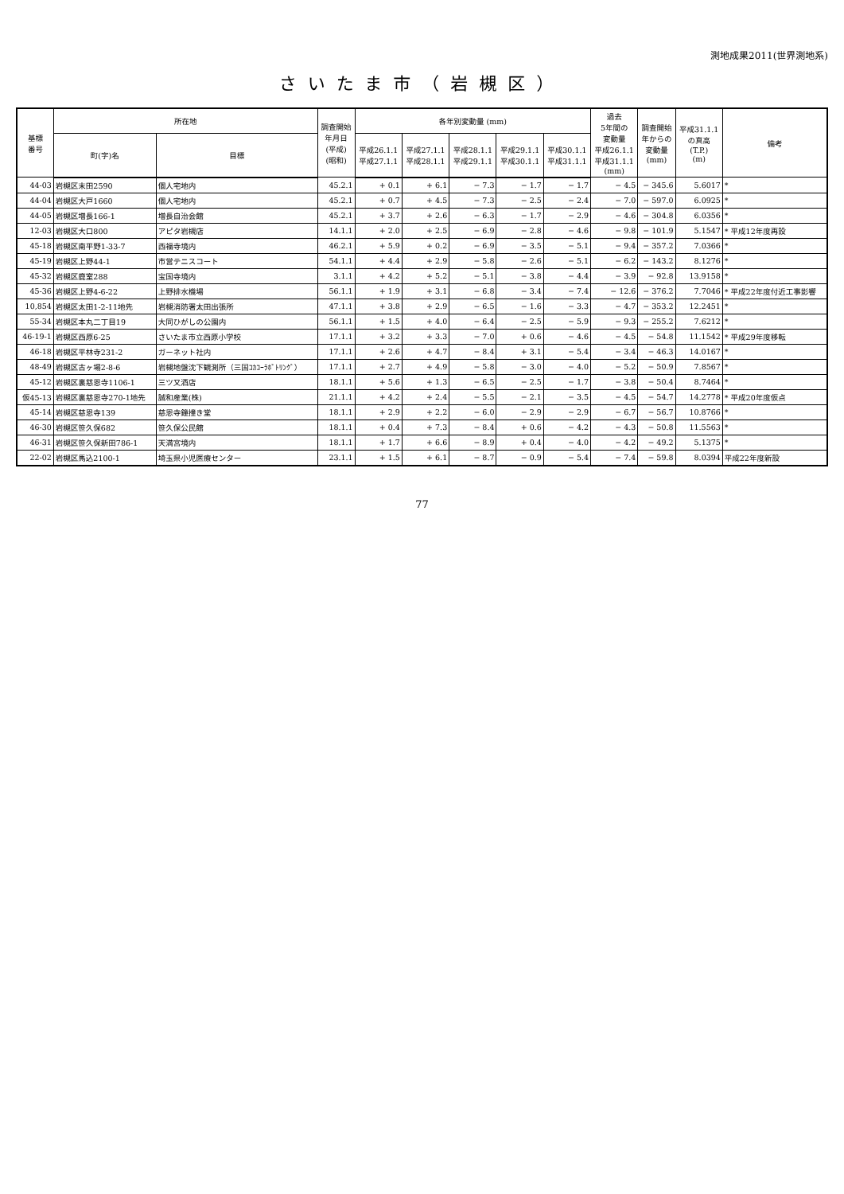測地成果2011(世界測地系)
さいたま市（岩槻区）
| 基標 番号 | 所在地 | | 調査開始 年月日 (平成) (昭和) | 各年別変動量 (mm) | | | | | 過去 5年間の 変動量 平成26.1.1 平成31.1.1 (mm) | 調査開始 年からの 変動量 (mm) | 平成31.1.1 の真高 (T.P.) (m) | 備考 |
| --- | --- | --- | --- | --- | --- | --- | --- | --- | --- | --- | --- | --- |
| | 町(字)名 | 目標 | | 平成26.1.1 平成27.1.1 | 平成27.1.1 平成28.1.1 | 平成28.1.1 平成29.1.1 | 平成29.1.1 平成30.1.1 | 平成30.1.1 平成31.1.1 | | | | |
| 44-03 | 岩槻区末田2590 | 個人宅地内 | 45.2.1 | + 0.1 | + 6.1 | − 7.3 | − 1.7 | − 1.7 | − 4.5 | − 345.6 | 5.6017 | * |
| 44-04 | 岩槻区大戸1660 | 個人宅地内 | 45.2.1 | + 0.7 | + 4.5 | − 7.3 | − 2.5 | − 2.4 | − 7.0 | − 597.0 | 6.0925 | * |
| 44-05 | 岩槻区増長166-1 | 増長自治会館 | 45.2.1 | + 3.7 | + 2.6 | − 6.3 | − 1.7 | − 2.9 | − 4.6 | − 304.8 | 6.0356 | * |
| 12-03 | 岩槻区大口800 | アピタ岩槻店 | 14.1.1 | + 2.0 | + 2.5 | − 6.9 | − 2.8 | − 4.6 | − 9.8 | − 101.9 | 5.1547 | * 平成12年度再設 |
| 45-18 | 岩槻区南平野1-33-7 | 西福寺境内 | 46.2.1 | + 5.9 | + 0.2 | − 6.9 | − 3.5 | − 5.1 | − 9.4 | − 357.2 | 7.0366 | * |
| 45-19 | 岩槻区上野44-1 | 市営テニスコート | 54.1.1 | + 4.4 | + 2.9 | − 5.8 | − 2.6 | − 5.1 | − 6.2 | − 143.2 | 8.1276 | * |
| 45-32 | 岩槻区鹿室288 | 宝国寺境内 | 3.1.1 | + 4.2 | + 5.2 | − 5.1 | − 3.8 | − 4.4 | − 3.9 | − 92.8 | 13.9158 | * |
| 45-36 | 岩槻区上野4-6-22 | 上野排水機場 | 56.1.1 | + 1.9 | + 3.1 | − 6.8 | − 3.4 | − 7.4 | − 12.6 | − 376.2 | 7.7046 | * 平成22年度付近工事影響 |
| 10,854 | 岩槻区太田1-2-11地先 | 岩槻消防署太田出張所 | 47.1.1 | + 3.8 | + 2.9 | − 6.5 | − 1.6 | − 3.3 | − 4.7 | − 353.2 | 12.2451 | * |
| 55-34 | 岩槻区本丸二丁目19 | 大同ひがしの公園内 | 56.1.1 | + 1.5 | + 4.0 | − 6.4 | − 2.5 | − 5.9 | − 9.3 | − 255.2 | 7.6212 | * |
| 46-19-1 | 岩槻区西原6-25 | さいたま市立西原小学校 | 17.1.1 | + 3.2 | + 3.3 | − 7.0 | + 0.6 | − 4.6 | − 4.5 | − 54.8 | 11.1542 | * 平成29年度移転 |
| 46-18 | 岩槻区平林寺231-2 | ガーネット社内 | 17.1.1 | + 2.6 | + 4.7 | − 8.4 | + 3.1 | − 5.4 | − 3.4 | − 46.3 | 14.0167 | * |
| 48-49 | 岩槻区古ヶ場2-8-6 | 岩槻地盤沈下観測所（三国ｺｶｺｰﾗﾎﾞﾄﾘﾝｸﾞ） | 17.1.1 | + 2.7 | + 4.9 | − 5.8 | − 3.0 | − 4.0 | − 5.2 | − 50.9 | 7.8567 | * |
| 45-12 | 岩槻区裏慈恩寺1106-1 | 三ツ又酒店 | 18.1.1 | + 5.6 | + 1.3 | − 6.5 | − 2.5 | − 1.7 | − 3.8 | − 50.4 | 8.7464 | * |
| 仮45-13 | 岩槻区裏慈恩寺270-1地先 | 誠和産業(株) | 21.1.1 | + 4.2 | + 2.4 | − 5.5 | − 2.1 | − 3.5 | − 4.5 | − 54.7 | 14.2778 | * 平成20年度仮点 |
| 45-14 | 岩槻区慈恩寺139 | 慈恩寺鐘撞き堂 | 18.1.1 | + 2.9 | + 2.2 | − 6.0 | − 2.9 | − 2.9 | − 6.7 | − 56.7 | 10.8766 | * |
| 46-30 | 岩槻区笹久保682 | 笹久保公民館 | 18.1.1 | + 0.4 | + 7.3 | − 8.4 | + 0.6 | − 4.2 | − 4.3 | − 50.8 | 11.5563 | * |
| 46-31 | 岩槻区笹久保新田786-1 | 天満宮境内 | 18.1.1 | + 1.7 | + 6.6 | − 8.9 | + 0.4 | − 4.0 | − 4.2 | − 49.2 | 5.1375 | * |
| 22-02 | 岩槻区馬込2100-1 | 埼玉県小児医療センター | 23.1.1 | + 1.5 | + 6.1 | − 8.7 | − 0.9 | − 5.4 | − 7.4 | − 59.8 | 8.0394 | 平成22年度新設 |
77